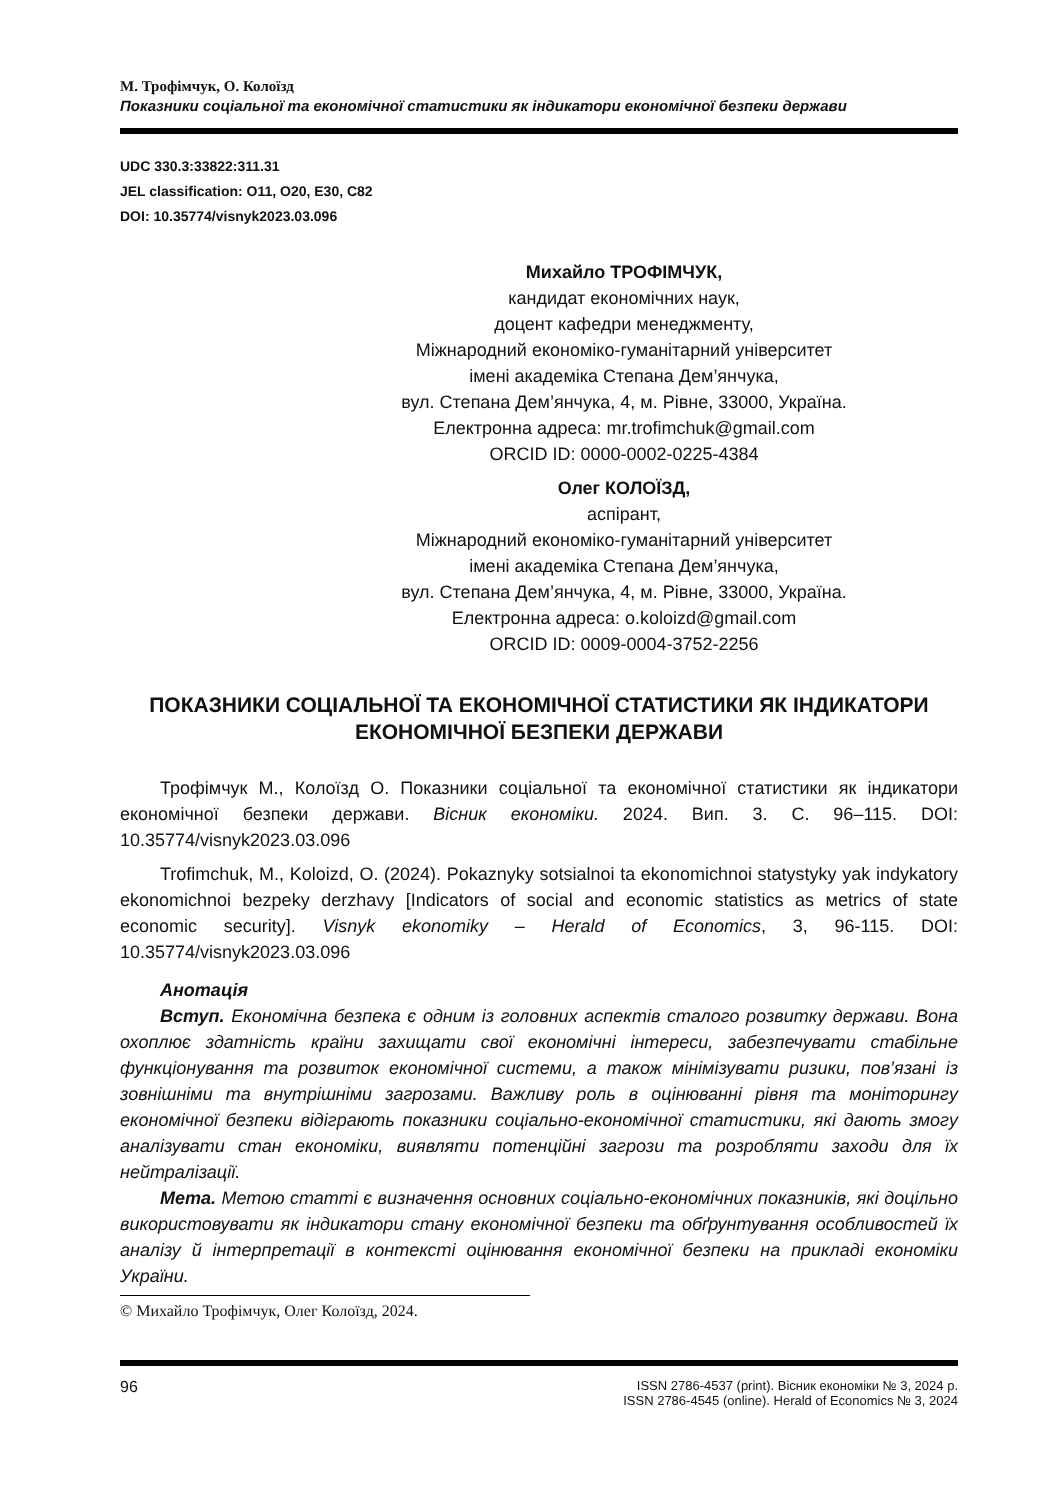М. Трофімчук, О. Колоїзд
Показники соціальної та економічної статистики як індикатори економічної безпеки держави
UDC 330.3:33822:311.31
JEL classification: O11, O20, E30, C82
DOI: 10.35774/visnyk2023.03.096
Михайло ТРОФІМЧУК,
кандидат економічних наук,
доцент кафедри менеджменту,
Міжнародний економіко-гуманітарний університет
імені академіка Степана Дем’янчука,
вул. Степана Дем’янчука, 4, м. Рівне, 33000, Україна.
Електронна адреса: mr.trofimchuk@gmail.com
ORCID ID: 0000-0002-0225-4384
Олег КОЛОЇЗД,
аспірант,
Міжнародний економіко-гуманітарний університет
імені академіка Степана Дем’янчука,
вул. Степана Дем’янчука, 4, м. Рівне, 33000, Україна.
Електронна адреса: o.koloizd@gmail.com
ORCID ID: 0009-0004-3752-2256
ПОКАЗНИКИ СОЦІАЛЬНОЇ ТА ЕКОНОМІЧНОЇ СТАТИСТИКИ ЯК ІНДИКАТОРИ ЕКОНОМІЧНОЇ БЕЗПЕКИ ДЕРЖАВИ
Трофімчук М., Колоїзд О. Показники соціальної та економічної статистики як індикатори економічної безпеки держави. Вісник економіки. 2024. Вип. 3. С. 96–115. DOI: 10.35774/visnyk2023.03.096
Trofimchuk, M., Koloizd, O. (2024). Pokaznyky sotsialnoi ta ekonomichnoi statystyky yak indykatory ekonomichnoi bezpeky derzhavy [Indicators of social and economic statistics as мetrics of state economic security]. Visnyk ekonomiky – Herald of Economics, 3, 96-115. DOI: 10.35774/visnyk2023.03.096
Анотація
Вступ. Економічна безпека є одним із головних аспектів сталого розвитку держави. Вона охоплює здатність країни захищати свої економічні інтереси, забезпечувати стабільне функціонування та розвиток економічної системи, а також мінімізувати ризики, пов’язані із зовнішніми та внутрішніми загрозами. Важливу роль в оцінюванні рівня та моніторингу економічної безпеки відіграють показники соціально-економічної статистики, які дають змогу аналізувати стан економіки, виявляти потенційні загрози та розробляти заходи для їх нейтралізації.
Мета. Метою статті є визначення основних соціально-економічних показників, які доцільно використовувати як індикатори стану економічної безпеки та обґрунтування особливостей їх аналізу й інтерпретації в контексті оцінювання економічної безпеки на прикладі економіки України.
© Михайло Трофімчук, Олег Колоїзд, 2024.
96 ISSN 2786-4537 (print). Вісник економіки № 3, 2024 р.
ISSN 2786-4545 (online). Herald of Economics № 3, 2024